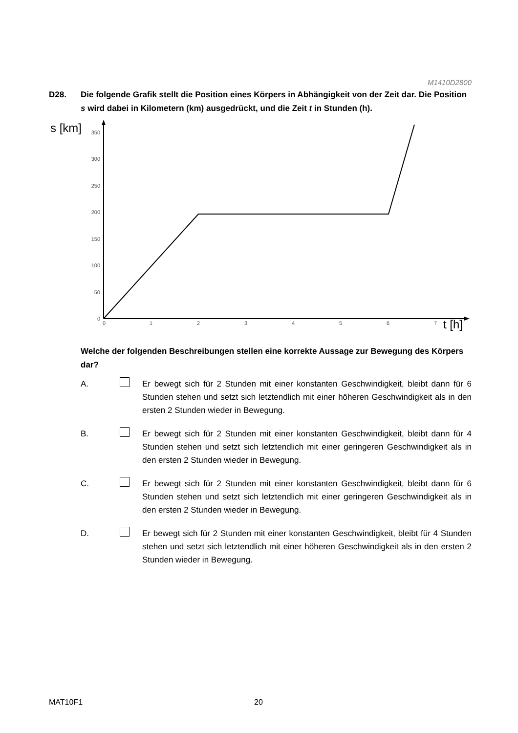M1410D2800
D28. Die folgende Grafik stellt die Position eines Körpers in Abhängigkeit von der Zeit dar. Die Position s wird dabei in Kilometern (km) ausgedrückt, und die Zeit t in Stunden (h).
s [km]
350
300
250
200
150
100
50
0
0
1
2
3
4
5
6
7
t [h]
Welche der folgenden Beschreibungen stellen eine korrekte Aussage zur Bewegung des Körpers dar?
A. Er bewegt sich für 2 Stunden mit einer konstanten Geschwindigkeit, bleibt dann für 6 Stunden stehen und setzt sich letztendlich mit einer höheren Geschwindigkeit als in den ersten 2 Stunden wieder in Bewegung.
B. Er bewegt sich für 2 Stunden mit einer konstanten Geschwindigkeit, bleibt dann für 4 Stunden stehen und setzt sich letztendlich mit einer geringeren Geschwindigkeit als in den ersten 2 Stunden wieder in Bewegung.
C. Er bewegt sich für 2 Stunden mit einer konstanten Geschwindigkeit, bleibt dann für 6 Stunden stehen und setzt sich letztendlich mit einer geringeren Geschwindigkeit als in den ersten 2 Stunden wieder in Bewegung.
D. Er bewegt sich für 2 Stunden mit einer konstanten Geschwindigkeit, bleibt für 4 Stunden stehen und setzt sich letztendlich mit einer höheren Geschwindigkeit als in den ersten 2 Stunden wieder in Bewegung.
MAT10F1 20